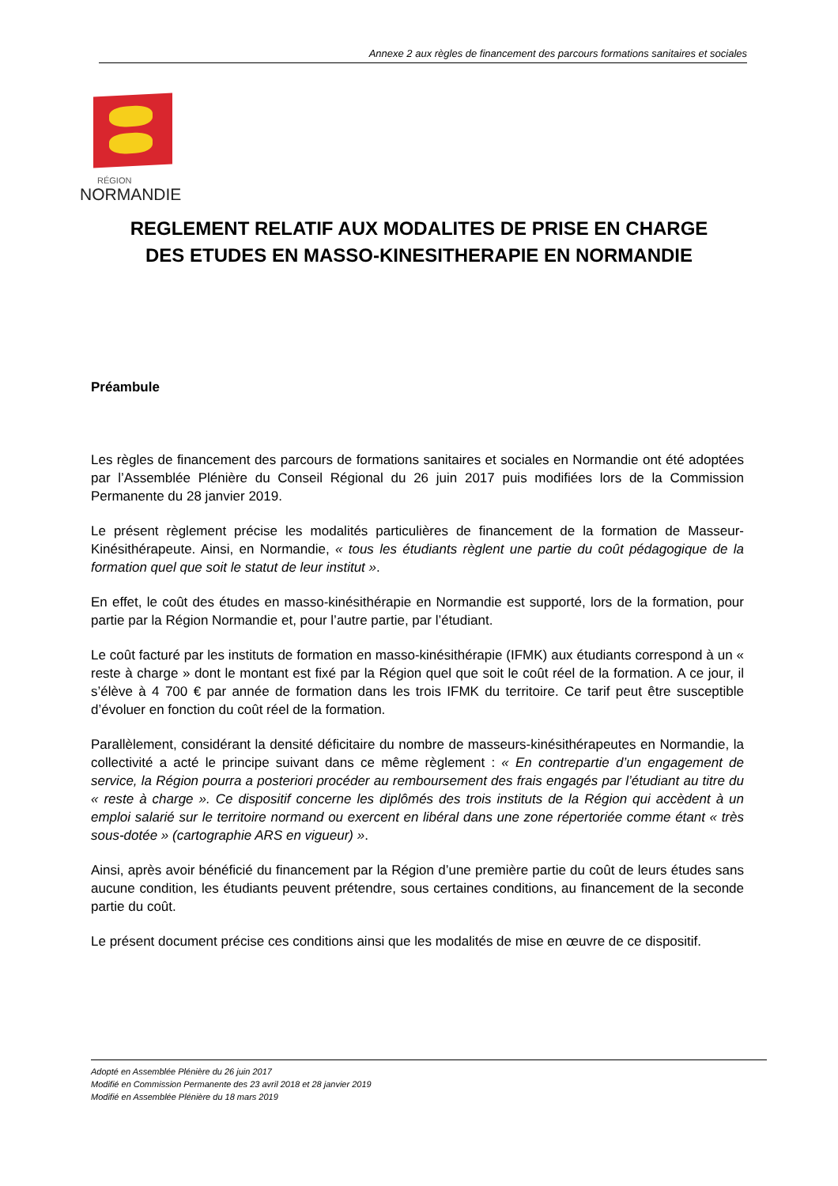Annexe 2 aux règles de financement des parcours formations sanitaires et sociales
RÉGION
NORMANDIE
REGLEMENT RELATIF AUX MODALITES DE PRISE EN CHARGE
DES ETUDES EN MASSO-KINESITHERAPIE EN NORMANDIE
Préambule
Les règles de financement des parcours de formations sanitaires et sociales en Normandie ont été adoptées par l’Assemblée Plénière du Conseil Régional du 26 juin 2017 puis modifiées lors de la Commission Permanente du 28 janvier 2019.
Le présent règlement précise les modalités particulières de financement de la formation de Masseur-Kinésithérapeute. Ainsi, en Normandie, « tous les étudiants règlent une partie du coût pédagogique de la formation quel que soit le statut de leur institut ».
En effet, le coût des études en masso-kinésithérapie en Normandie est supporté, lors de la formation, pour partie par la Région Normandie et, pour l’autre partie, par l’étudiant.
Le coût facturé par les instituts de formation en masso-kinésithérapie (IFMK) aux étudiants correspond à un « reste à charge » dont le montant est fixé par la Région quel que soit le coût réel de la formation. A ce jour, il s’élève à 4 700 € par année de formation dans les trois IFMK du territoire. Ce tarif peut être susceptible d’évoluer en fonction du coût réel de la formation.
Parallèlement, considérant la densité déficitaire du nombre de masseurs-kinésithérapeutes en Normandie, la collectivité a acté le principe suivant dans ce même règlement : « En contrepartie d’un engagement de service, la Région pourra a posteriori procéder au remboursement des frais engagés par l’étudiant au titre du « reste à charge ». Ce dispositif concerne les diplômés des trois instituts de la Région qui accèdent à un emploi salarié sur le territoire normand ou exercent en libéral dans une zone répertoriée comme étant « très sous-dotée » (cartographie ARS en vigueur) ».
Ainsi, après avoir bénéficié du financement par la Région d’une première partie du coût de leurs études sans aucune condition, les étudiants peuvent prétendre, sous certaines conditions, au financement de la seconde partie du coût.
Le présent document précise ces conditions ainsi que les modalités de mise en œuvre de ce dispositif.
Adopté en Assemblée Plénière du 26 juin 2017
Modifié en Commission Permanente des 23 avril 2018 et 28 janvier 2019
Modifié en Assemblée Plénière du 18 mars 2019